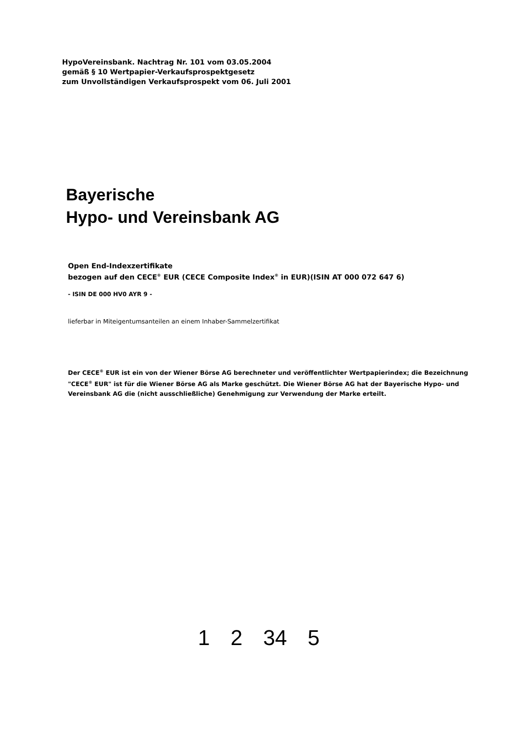HypoVereinsbank. Nachtrag Nr. 101 vom 03.05.2004
gemäß § 10 Wertpapier-Verkaufsprospektgesetz
zum Unvollständigen Verkaufsprospekt vom 06. Juli 2001
Bayerische
Hypo- und Vereinsbank AG
Open End-Indexzertifikate
bezogen auf den CECE<sup>®</sup> EUR (CECE Composite Index<sup>®</sup> in EUR)(ISIN AT 000 072 647 6)
- ISIN DE 000 HV0 AYR 9 -
lieferbar in Miteigentumsanteilen an einem Inhaber-Sammelzertifikat
Der CECE<sup>®</sup> EUR ist ein von der Wiener Börse AG berechneter und veröffentlichter Wertpapierindex; die Bezeichnung "CECE<sup>®</sup> EUR" ist für die Wiener Börse AG als Marke geschützt. Die Wiener Börse AG hat der Bayerische Hypo- und Vereinsbank AG die (nicht ausschließliche) Genehmigung zur Verwendung der Marke erteilt.
1 2 34 5